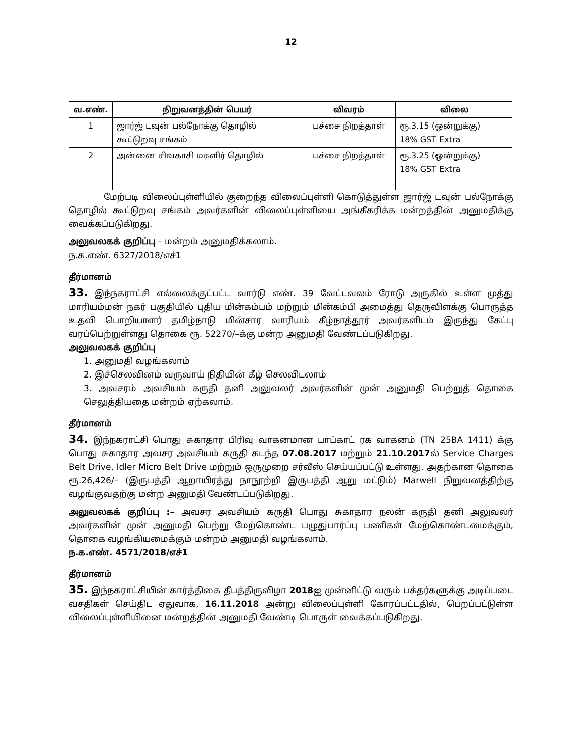12
| வ.எண். | நிறுவனத்தின் பெயர் | விவரம் | விலை |
| --- | --- | --- | --- |
| 1 | ஜார்ஜ் டவுன் பல்நோக்கு தொழில் கூட்டுறவு சங்கம் | பச்சை நிறத்தாள் | ரூ.3.15 (ஒன்றுக்கு) 18% GST Extra |
| 2 | அன்னை சிவகாசி மகளிர் தொழில் | பச்சை நிறத்தாள் | ரூ.3.25 (ஒன்றுக்கு) 18% GST Extra |
மேற்படி விலைப்புள்ளியில் குறைந்த விலைப்புள்ளி கொடுத்துள்ள ஜார்ஜ் டவுன் பல்நோக்கு தொழில் கூட்டுறவு சங்கம் அவர்களின் விலைப்புள்ளியை அங்கீகரிக்க மன்றத்தின் அனுமதிக்கு வைக்கப்படுகிறது.
அலுவலகக் குறிப்பு – மன்றம் அனுமதிக்கலாம்.
ந.க.எண். 6327/2018/எச்1
தீர்மானம்
33. இந்நகராட்சி எல்லைக்குட்பட்ட வார்டு எண். 39 வேட்டவலம் ரோடு அருகில் உள்ள முத்து மாரியம்மன் நகர் பகுதியில் புதிய மின்கம்பம் மற்றும் மின்கம்பி அமைத்து தெருவிளக்கு பொருத்த உதவி பொறியாளர் தமிழ்நாடு மின்சார வாரியம் கீழ்நாத்தூர் அவர்களிடம் இருந்து கேட்பு வரப்பெற்றுள்ளது தொகை ரூ. 52270/–க்கு மன்ற அனுமதி வேண்டப்படுகிறது.
அலுவலகக் குறிப்பு
1. அனுமதி வழங்கலாம்
2. இச்செலவினம் வருவாய் நிதியின் கீழ் செலவிடலாம்
3. அவசரம் அவசியம் கருதி தனி அலுவலர் அவர்களின் முன் அனுமதி பெற்றுத் தொகை செலுத்தியதை மன்றம் ஏற்கலாம்.
தீர்மானம்
34. இந்நகராட்சி பொது சுகாதார பிரிவு வாகனமான பாப்காட் ரக வாகனம் (TN 25BA 1411) க்கு பொது சுகாதார அவசர அவசியம் கருதி கடந்த 07.08.2017 மற்றும் 21.10.2017ல் Service Charges Belt Drive, Idler Micro Belt Drive மற்றும் ஒருமுறை சர்வீஸ் செய்யப்பட்டு உள்ளது. அதற்கான தொகை ரூ.26,426/– (இருபத்தி ஆறாயிரத்து நாநூற்றி இருபத்தி ஆறு மட்டும்) Marwell நிறுவனத்திற்கு வழங்குவதற்கு மன்ற அனுமதி வேண்டப்படுகிறது.
அலுவலகக் குறிப்பு :– அவசர அவசியம் கருதி பொது சுகாதார நலன் கருதி தனி அலுவலர் அவர்களின் முன் அனுமதி பெற்று மேற்கொண்ட பழுதுபார்ப்பு பணிகள் மேற்கொண்டமைக்கும், தொகை வழங்கியமைக்கும் மன்றம் அனுமதி வழங்கலாம்.
ந.க.எண். 4571/2018/எச்1
தீர்மானம்
35. இந்நகராட்சியின் கார்த்திகை தீபத்திருவிழா 2018ஐ முன்னிட்டு வரும் பக்தர்களுக்கு அடிப்படை வசதிகள் செய்திட ஏதுவாக, 16.11.2018 அன்று விலைப்புள்ளி கோரப்பட்டதில், பெறப்பட்டுள்ள விலைப்புள்ளியினை மன்றத்தின் அனுமதி வேண்டி பொருள் வைக்கப்படுகிறது.